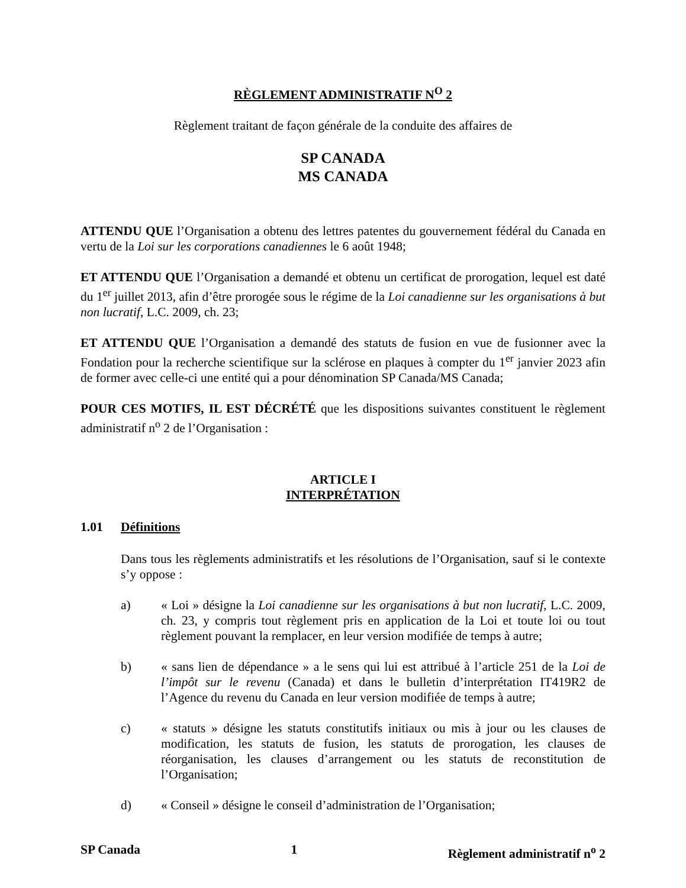RÈGLEMENT ADMINISTRATIF N<sup>O</sup> 2
Règlement traitant de façon générale de la conduite des affaires de
SP CANADA
MS CANADA
ATTENDU QUE l’Organisation a obtenu des lettres patentes du gouvernement fédéral du Canada en vertu de la Loi sur les corporations canadiennes le 6 août 1948;
ET ATTENDU QUE l’Organisation a demandé et obtenu un certificat de prorogation, lequel est daté du 1<sup>er</sup> juillet 2013, afin d’être prorogée sous le régime de la Loi canadienne sur les organisations à but non lucratif, L.C. 2009, ch. 23;
ET ATTENDU QUE l’Organisation a demandé des statuts de fusion en vue de fusionner avec la Fondation pour la recherche scientifique sur la sclérose en plaques à compter du 1<sup>er</sup> janvier 2023 afin de former avec celle-ci une entité qui a pour dénomination SP Canada/MS Canada;
POUR CES MOTIFS, IL EST DÉCRÉTÉ que les dispositions suivantes constituent le règlement administratif n<sup>o</sup> 2 de l’Organisation :
ARTICLE I
INTERPRÉTATION
1.01 Définitions
Dans tous les règlements administratifs et les résolutions de l’Organisation, sauf si le contexte s’y oppose :
a) « Loi » désigne la Loi canadienne sur les organisations à but non lucratif, L.C. 2009, ch. 23, y compris tout règlement pris en application de la Loi et toute loi ou tout règlement pouvant la remplacer, en leur version modifiée de temps à autre;
b) « sans lien de dépendance » a le sens qui lui est attribué à l’article 251 de la Loi de l’impôt sur le revenu (Canada) et dans le bulletin d’interprétation IT419R2 de l’Agence du revenu du Canada en leur version modifiée de temps à autre;
c) « statuts » désigne les statuts constitutifs initiaux ou mis à jour ou les clauses de modification, les statuts de fusion, les statuts de prorogation, les clauses de réorganisation, les clauses d’arrangement ou les statuts de reconstitution de l’Organisation;
d) « Conseil » désigne le conseil d’administration de l’Organisation;
SP Canada 1 Règlement administratif n<sup>o</sup> 2